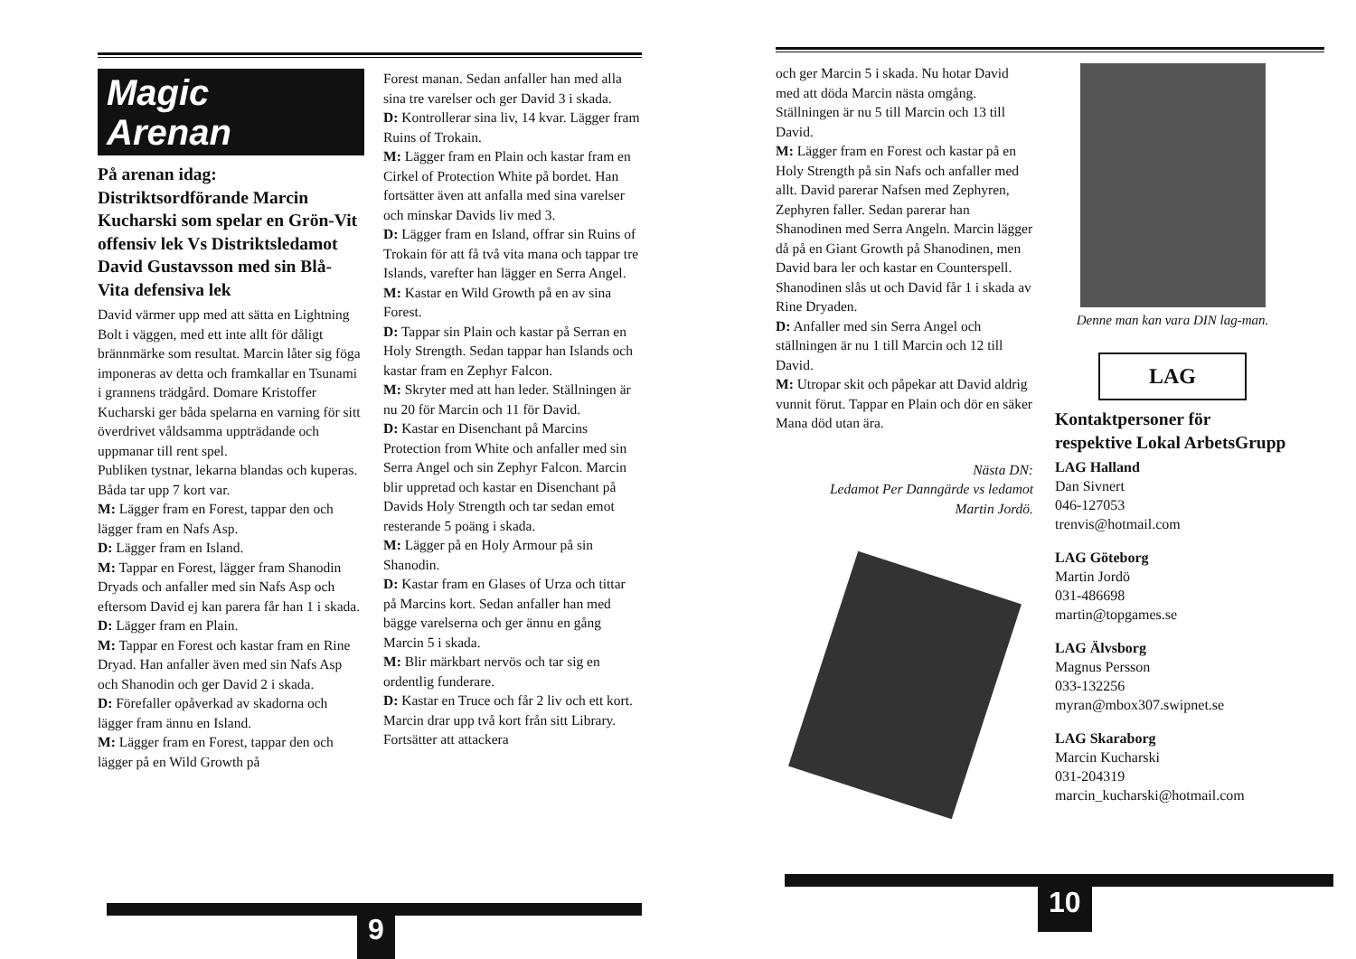Magic
Arenan
På arenan idag: Distriktsordförande Marcin Kucharski som spelar en Grön-Vit offensiv lek Vs Distriktsledamot David Gustavsson med sin Blå-Vita defensiva lek
David värmer upp med att sätta en Lightning Bolt i väggen, med ett inte allt för dåligt brännmärke som resultat. Marcin låter sig föga imponeras av detta och framkallar en Tsunami i grannens trädgård. Domare Kristoffer Kucharski ger båda spelarna en varning för sitt överdrivet våldsamma uppträdande och uppmanar till rent spel.
Publiken tystnar, lekarna blandas och kuperas. Båda tar upp 7 kort var.
M: Lägger fram en Forest, tappar den och lägger fram en Nafs Asp.
D: Lägger fram en Island.
M: Tappar en Forest, lägger fram Shanodin Dryads och anfaller med sin Nafs Asp och eftersom David ej kan parera får han 1 i skada.
D: Lägger fram en Plain.
M: Tappar en Forest och kastar fram en Rine Dryad. Han anfaller även med sin Nafs Asp och Shanodin och ger David 2 i skada.
D: Förefaller opåverkad av skadorna och lägger fram ännu en Island.
M: Lägger fram en Forest, tappar den och lägger på en Wild Growth på
Forest manan. Sedan anfaller han med alla sina tre varelser och ger David 3 i skada.
D: Kontrollerar sina liv, 14 kvar. Lägger fram Ruins of Trokain.
M: Lägger fram en Plain och kastar fram en Cirkel of Protection White på bordet. Han fortsätter även att anfalla med sina varelser och minskar Davids liv med 3.
D: Lägger fram en Island, offrar sin Ruins of Trokain för att få två vita mana och tappar tre Islands, varefter han lägger en Serra Angel.
M: Kastar en Wild Growth på en av sina Forest.
D: Tappar sin Plain och kastar på Serran en Holy Strength. Sedan tappar han Islands och kastar fram en Zephyr Falcon.
M: Skryter med att han leder. Ställningen är nu 20 för Marcin och 11 för David.
D: Kastar en Disenchant på Marcins Protection from White och anfaller med sin Serra Angel och sin Zephyr Falcon. Marcin blir uppretad och kastar en Disenchant på Davids Holy Strength och tar sedan emot resterande 5 poäng i skada.
M: Lägger på en Holy Armour på sin Shanodin.
D: Kastar fram en Glases of Urza och tittar på Marcins kort. Sedan anfaller han med bägge varelserna och ger ännu en gång Marcin 5 i skada.
M: Blir märkbart nervös och tar sig en ordentlig funderare.
D: Kastar en Truce och får 2 liv och ett kort. Marcin drar upp två kort från sitt Library. Fortsätter att attackera
9
och ger Marcin 5 i skada. Nu hotar David med att döda Marcin nästa omgång. Ställningen är nu 5 till Marcin och 13 till David.
M: Lägger fram en Forest och kastar på en Holy Strength på sin Nafs och anfaller med allt. David parerar Nafsen med Zephyren, Zephyren faller. Sedan parerar han Shanodinen med Serra Angeln. Marcin lägger då på en Giant Growth på Shanodinen, men David bara ler och kastar en Counterspell. Shanodinen slås ut och David får 1 i skada av Rine Dryaden.
D: Anfaller med sin Serra Angel och ställningen är nu 1 till Marcin och 12 till David.
M: Utropar skit och påpekar att David aldrig vunnit förut. Tappar en Plain och dör en säker Mana död utan ära.
Nästa DN:
Ledamot Per Danngärde vs ledamot
Martin Jordö.
Denne man kan vara DIN lag-man.
LAG
Kontaktpersoner för respektive Lokal ArbetsGrupp
LAG Halland
Dan Sivnert
046-127053
trenvis@hotmail.com
LAG Göteborg
Martin Jordö
031-486698
martin@topgames.se
LAG Älvsborg
Magnus Persson
033-132256
myran@mbox307.swipnet.se
LAG Skaraborg
Marcin Kucharski
031-204319
marcin_kucharski@hotmail.com
10